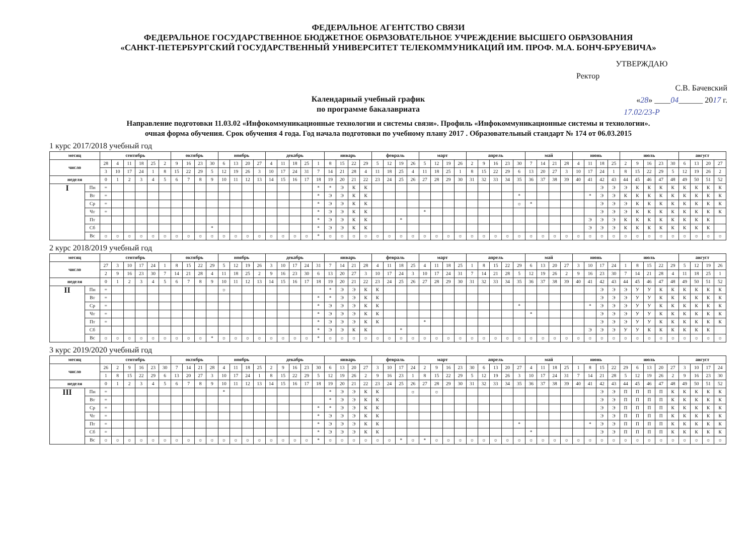ФЕДЕРАЛЬНОЕ АГЕНТСТВО СВЯЗИ
ФЕДЕРАЛЬНОЕ ГОСУДАРСТВЕННОЕ БЮДЖЕТНОЕ ОБРАЗОВАТЕЛЬНОЕ УЧРЕЖДЕНИЕ ВЫСШЕГО ОБРАЗОВАНИЯ
«САНКТ-ПЕТЕРБУРГСКИЙ ГОСУДАРСТВЕННЫЙ УНИВЕРСИТЕТ ТЕЛЕКОММУНИКАЦИЙ ИМ. ПРОФ. М.А. БОНЧ-БРУЕВИЧА»
Календарный учебный график
по программе бакалавриата
УТВЕРЖДАЮ
Ректор
С.В. Бачевский
«28» ____04______ 2017 г.
17.02/23-Р
Направление подготовки 11.03.02 «Инфокоммуникационные технологии и системы связи». Профиль «Инфокоммуникационные системы и технологии».
очная форма обучения. Срок обучения 4 года. Год начала подготовки по учебному плану 2017 . Образовательный стандарт № 174 от 06.03.2015
1 курс 2017/2018 учебный год
| месяц | | сентябрь | | | | | | октябрь | | | | ноябрь | | | | декабрь | | | | | январь | | | | февраль | | | | март | | | | апрель | | | | | май | | | | июнь | | | | июль | | | | | август | | | |
| --- | --- | --- | --- | --- | --- | --- | --- | --- | --- | --- | --- | --- | --- | --- | --- | --- | --- | --- | --- | --- | --- | --- | --- | --- | --- | --- | --- | --- | --- | --- | --- | --- | --- | --- | --- | --- | --- | --- | --- | --- | --- | --- | --- | --- | --- | --- | --- | --- | --- | --- | --- | --- | --- | --- |
| число | | 28 | 4 | 11 | 18 | 25 | 2 | 9 | 16 | 23 | 30 | 6 | 13 | 20 | 27 | 4 | 11 | 18 | 25 | 1 | 8 | 15 | 22 | 29 | 5 | 12 | 19 | 26 | 5 | 12 | 19 | 26 | 2 | 9 | 16 | 23 | 30 | 7 | 14 | 21 | 28 | 4 | 11 | 18 | 25 | 2 | 9 | 16 | 23 | 30 | 6 | 13 | 20 | 27 |
| | | 3 | 10 | 17 | 24 | 1 | 8 | 15 | 22 | 29 | 5 | 12 | 19 | 26 | 3 | 10 | 17 | 24 | 31 | 7 | 14 | 21 | 28 | 4 | 11 | 18 | 25 | 4 | 11 | 18 | 25 | 1 | 8 | 15 | 22 | 29 | 6 | 13 | 20 | 27 | 3 | 10 | 17 | 24 | 1 | 8 | 15 | 22 | 29 | 5 | 12 | 19 | 26 | 2 |
| неделя | | 0 | 1 | 2 | 3 | 4 | 5 | 6 | 7 | 8 | 9 | 10 | 11 | 12 | 13 | 14 | 15 | 16 | 17 | 18 | 19 | 20 | 21 | 22 | 23 | 24 | 25 | 26 | 27 | 28 | 29 | 30 | 31 | 32 | 33 | 34 | 35 | 36 | 37 | 38 | 39 | 40 | 41 | 42 | 43 | 44 | 45 | 46 | 47 | 48 | 49 | 50 | 51 | 52 |
| I | Пн | = | | | | | | | | | | | | | | | | | | * | * | Э | К | К | | | | | | | | | | | | | | | | | | | | Э | Э | Э | К | К | К | К | К | К | К | К |
| | Вт | = | | | | | | | | | | | | | | | | | | * | Э | Э | К | К | | | | | | | | | | | | | * | | | | | | * | Э | Э | К | К | К | К | К | К | К | К | К |
| | Ср | = | | | | | | | | | | | | | | | | | | * | Э | Э | К | К | | | | | | | | | | | | | ☼ | * | | | | | | Э | Э | Э | К | К | К | К | К | К | К | К |
| | Чт | = | | | | | | | | | | | | | | | | | | * | Э | Э | К | К | | | | | * | | | | | | | | | | | | | | | Э | Э | Э | К | К | К | К | К | К | К | К |
| | Пт | | | | | | | | | | | | | | | | | | | * | Э | Э | К | К | | | * | | | | | | | | | | | | | | | | Э | Э | Э | К | К | К | К | К | К | К | К | |
| | Сб | | | | | | | | | | * | | | | | | | | | * | Э | Э | К | К | | | | | | | | | | | | | | | | | | | Э | Э | Э | К | К | К | К | К | К | К | К | |
| | Вс | ☼ | ☼ | ☼ | ☼ | ☼ | ☼ | ☼ | ☼ | ☼ | ☼ | ☼ | ☼ | ☼ | ☼ | ☼ | ☼ | ☼ | ☼ | * | ☼ | ☼ | ☼ | ☼ | ☼ | ☼ | ☼ | ☼ | ☼ | ☼ | ☼ | ☼ | ☼ | ☼ | ☼ | ☼ | ☼ | ☼ | ☼ | ☼ | ☼ | ☼ | ☼ | ☼ | ☼ | ☼ | ☼ | ☼ | ☼ | ☼ | ☼ | ☼ | ☼ | ☼ |
2 курс 2018/2019 учебный год
| месяц | | сентябрь | | | | | | октябрь | | | | ноябрь | | | | декабрь | | | | | январь | | | | февраль | | | | март | | | | апрель | | | | | май | | | | июнь | | | | июль | | | | | август | | | |
| --- | --- | --- | --- | --- | --- | --- | --- | --- | --- | --- | --- | --- | --- | --- | --- | --- | --- | --- | --- | --- | --- | --- | --- | --- | --- | --- | --- | --- | --- | --- | --- | --- | --- | --- | --- | --- | --- | --- | --- | --- | --- | --- | --- | --- | --- | --- | --- | --- | --- | --- | --- | --- | --- | --- |
| число | | 27 | 3 | 10 | 17 | 24 | 1 | 8 | 15 | 22 | 29 | 5 | 12 | 19 | 26 | 3 | 10 | 17 | 24 | 31 | 7 | 14 | 21 | 28 | 4 | 11 | 18 | 25 | 4 | 11 | 18 | 25 | 1 | 8 | 15 | 22 | 29 | 6 | 13 | 20 | 27 | 3 | 10 | 17 | 24 | 1 | 8 | 15 | 22 | 29 | 5 | 12 | 19 | 26 |
| | | 2 | 9 | 16 | 23 | 30 | 7 | 14 | 21 | 28 | 4 | 11 | 18 | 25 | 2 | 9 | 16 | 23 | 30 | 6 | 13 | 20 | 27 | 3 | 10 | 17 | 24 | 3 | 10 | 17 | 24 | 31 | 7 | 14 | 21 | 28 | 5 | 12 | 19 | 26 | 2 | 9 | 16 | 23 | 30 | 7 | 14 | 21 | 28 | 4 | 11 | 18 | 25 | 1 |
| неделя | | 0 | 1 | 2 | 3 | 4 | 5 | 6 | 7 | 8 | 9 | 10 | 11 | 12 | 13 | 14 | 15 | 16 | 17 | 18 | 19 | 20 | 21 | 22 | 23 | 24 | 25 | 26 | 27 | 28 | 29 | 30 | 31 | 32 | 33 | 34 | 35 | 36 | 37 | 38 | 39 | 40 | 41 | 42 | 43 | 44 | 45 | 46 | 47 | 48 | 49 | 50 | 51 | 52 |
| II | Пн | = | | | | | | | | | | ☼ | | | | | | | | | * | Э | Э | К | К | | | | | | | | | | | | | | | | | | | Э | Э | Э | У | У | К | К | К | К | К | К |
| | Вт | = | | | | | | | | | | | | | | | | | | * | * | Э | Э | К | К | | | | | | | | | | | | | | | | | | | Э | Э | Э | У | У | К | К | К | К | К | К |
| | Ср | = | | | | | | | | | | | | | | | | | | * | Э | Э | Э | К | К | | | | | | | | | | | | * | | | | | | * | Э | Э | Э | У | У | К | К | К | К | К | К |
| | Чт | = | | | | | | | | | | | | | | | | | | * | Э | Э | Э | К | К | | | | | | | | | | | | | * | | | | | | Э | Э | Э | У | У | К | К | К | К | К | К |
| | Пт | = | | | | | | | | | | | | | | | | | | * | Э | Э | Э | К | К | | | | * | | | | | | | | | | | | | | | Э | Э | Э | У | У | К | К | К | К | К | К |
| | Сб | | | | | | | | | | | | | | | | | | | * | Э | Э | К | К | | | * | | | | | | | | | | | | | | | | Э | Э | Э | У | У | К | К | К | К | К | К | |
| | Вс | ☼ | ☼ | ☼ | ☼ | ☼ | ☼ | ☼ | ☼ | ☼ | * | ☼ | ☼ | ☼ | ☼ | ☼ | ☼ | ☼ | ☼ | * | ☼ | ☼ | ☼ | ☼ | ☼ | ☼ | ☼ | ☼ | ☼ | ☼ | ☼ | ☼ | ☼ | ☼ | ☼ | ☼ | ☼ | ☼ | ☼ | ☼ | ☼ | ☼ | ☼ | ☼ | ☼ | ☼ | ☼ | ☼ | ☼ | ☼ | ☼ | ☼ | ☼ | ☼ |
3 курс 2019/2020 учебный год
| месяц | | сентябрь | | | | | | октябрь | | | | ноябрь | | | | декабрь | | | | | январь | | | | февраль | | | | март | | | | апрель | | | | | май | | | | июнь | | | | июль | | | | | август | | | |
| --- | --- | --- | --- | --- | --- | --- | --- | --- | --- | --- | --- | --- | --- | --- | --- | --- | --- | --- | --- | --- | --- | --- | --- | --- | --- | --- | --- | --- | --- | --- | --- | --- | --- | --- | --- | --- | --- | --- | --- | --- | --- | --- | --- | --- | --- | --- | --- | --- | --- | --- | --- | --- | --- | --- |
| число | | 26 | 2 | 9 | 16 | 23 | 30 | 7 | 14 | 21 | 28 | 4 | 11 | 18 | 25 | 2 | 9 | 16 | 23 | 30 | 6 | 13 | 20 | 27 | 3 | 10 | 17 | 24 | 2 | 9 | 16 | 23 | 30 | 6 | 13 | 20 | 27 | 4 | 11 | 18 | 25 | 1 | 8 | 15 | 22 | 29 | 6 | 13 | 20 | 27 | 3 | 10 | 17 | 24 |
| | | 1 | 8 | 15 | 22 | 29 | 6 | 13 | 20 | 27 | 3 | 10 | 17 | 24 | 1 | 8 | 15 | 22 | 29 | 5 | 12 | 19 | 26 | 2 | 9 | 16 | 23 | 1 | 8 | 15 | 22 | 29 | 5 | 12 | 19 | 26 | 3 | 10 | 17 | 24 | 31 | 7 | 14 | 21 | 28 | 5 | 12 | 19 | 26 | 2 | 9 | 16 | 23 | 30 |
| неделя | | 0 | 1 | 2 | 3 | 4 | 5 | 6 | 7 | 8 | 9 | 10 | 11 | 12 | 13 | 14 | 15 | 16 | 17 | 18 | 19 | 20 | 21 | 22 | 23 | 24 | 25 | 26 | 27 | 28 | 29 | 30 | 31 | 32 | 33 | 34 | 35 | 36 | 37 | 38 | 39 | 40 | 41 | 42 | 43 | 44 | 45 | 46 | 47 | 48 | 49 | 50 | 51 | 52 |
| III | Пн | = | | | | | | | | | | * | | | | | | | | | * | Э | Э | К | К | | | ☼ | | ☼ | | | | | | | | | | | | | | Э | Э | П | П | П | П | К | К | К | К | К |
| | Вт | = | | | | | | | | | | | | | | | | | | | * | Э | Э | К | К | | | | | | | | | | | | | | | | | | | Э | Э | П | П | П | П | К | К | К | К | К |
| | Ср | = | | | | | | | | | | | | | | | | | | * | * | Э | Э | К | К | | | | | | | | | | | | | | | | | | | Э | Э | П | П | П | П | К | К | К | К | К |
| | Чт | = | | | | | | | | | | | | | | | | | | * | Э | Э | Э | К | К | | | | | | | | | | | | | | | | | | | Э | Э | П | П | П | П | К | К | К | К | К |
| | Пт | = | | | | | | | | | | | | | | | | | | * | Э | Э | Э | К | К | | | | | | | | | | | | * | | | | | | * | Э | Э | П | П | П | П | К | К | К | К | К |
| | Сб | = | | | | | | | | | | | | | | | | | | * | Э | Э | Э | К | К | | | | | | | | | | | | | * | | | | | | Э | Э | П | П | П | П | К | К | К | К | К |
| | Вс | ☼ | ☼ | ☼ | ☼ | ☼ | ☼ | ☼ | ☼ | ☼ | ☼ | ☼ | ☼ | ☼ | ☼ | ☼ | ☼ | ☼ | ☼ | * | ☼ | ☼ | ☼ | ☼ | ☼ | ☼ | * | ☼ | * | ☼ | ☼ | ☼ | ☼ | ☼ | ☼ | ☼ | ☼ | ☼ | ☼ | ☼ | ☼ | ☼ | ☼ | ☼ | ☼ | ☼ | ☼ | ☼ | ☼ | ☼ | ☼ | ☼ | ☼ | ☼ |